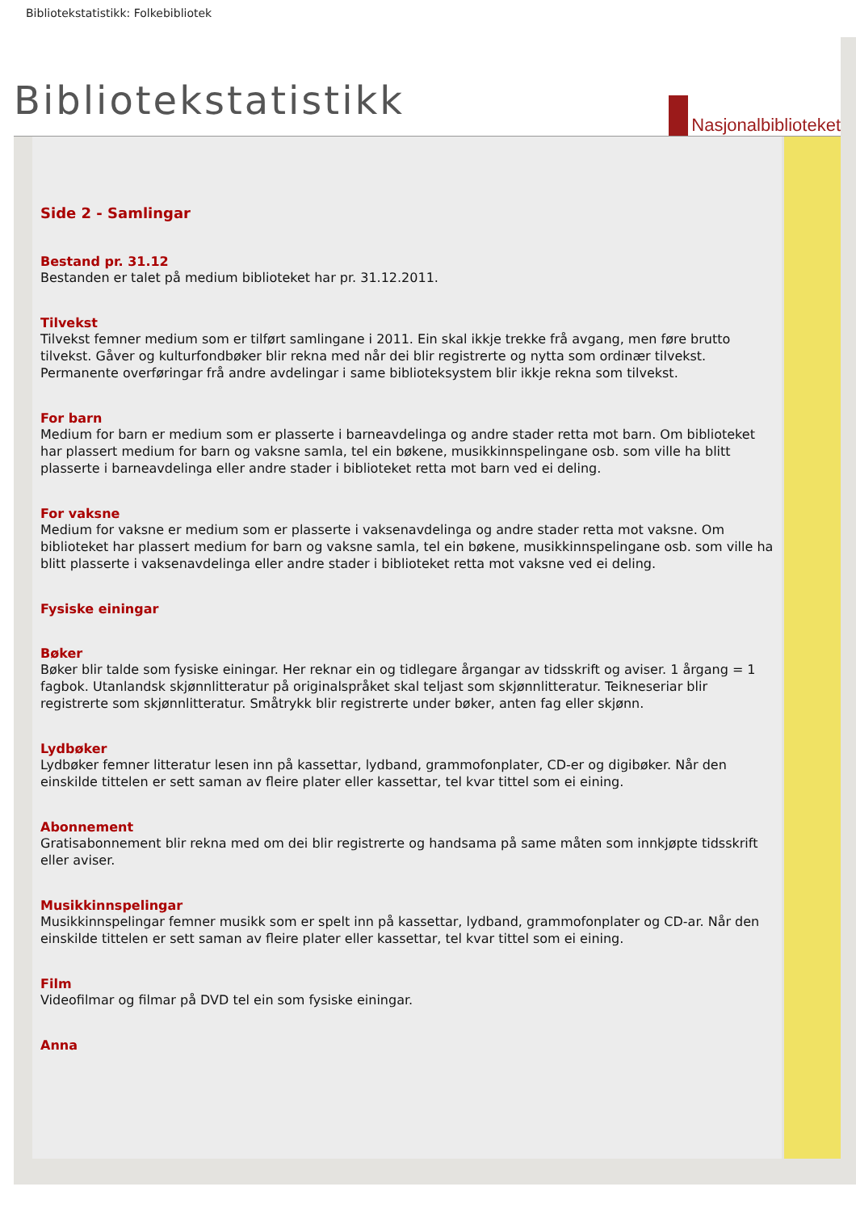Bibliotekstatistikk: Folkebibliotek
Bibliotekstatistikk Nasjonalbiblioteket
Side 2 - Samlingar
Bestand pr. 31.12
Bestanden er talet på medium biblioteket har pr. 31.12.2011.
Tilvekst
Tilvekst femner medium som er tilført samlingane i 2011. Ein skal ikkje trekke frå avgang, men føre brutto tilvekst. Gåver og kulturfondbøker blir rekna med når dei blir registrerte og nytta som ordinær tilvekst. Permanente overføringar frå andre avdelingar i same biblioteksystem blir ikkje rekna som tilvekst.
For barn
Medium for barn er medium som er plasserte i barneavdelinga og andre stader retta mot barn. Om biblioteket har plassert medium for barn og vaksne samla, tel ein bøkene, musikkinnspelingane osb. som ville ha blitt plasserte i barneavdelinga eller andre stader i biblioteket retta mot barn ved ei deling.
For vaksne
Medium for vaksne er medium som er plasserte i vaksenavdelinga og andre stader retta mot vaksne. Om biblioteket har plassert medium for barn og vaksne samla, tel ein bøkene, musikkinnspelingane osb. som ville ha blitt plasserte i vaksenavdelinga eller andre stader i biblioteket retta mot vaksne ved ei deling.
Fysiske einingar
Bøker
Bøker blir talde som fysiske einingar. Her reknar ein og tidlegare årgangar av tidsskrift og aviser. 1 årgang = 1 fagbok. Utanlandsk skjønnlitteratur på originalspråket skal teljast som skjønnlitteratur. Teikneseriar blir registrerte som skjønnlitteratur. Småtrykk blir registrerte under bøker, anten fag eller skjønn.
Lydbøker
Lydbøker femner litteratur lesen inn på kassettar, lydband, grammofonplater, CD-er og digibøker. Når den einskilde tittelen er sett saman av fleire plater eller kassettar, tel kvar tittel som ei eining.
Abonnement
Gratisabonnement blir rekna med om dei blir registrerte og handsama på same måten som innkjøpte tidsskrift eller aviser.
Musikkinnspelingar
Musikkinnspelingar femner musikk som er spelt inn på kassettar, lydband, grammofonplater og CD-ar. Når den einskilde tittelen er sett saman av fleire plater eller kassettar, tel kvar tittel som ei eining.
Film
Videofilmar og filmar på DVD tel ein som fysiske einingar.
Anna